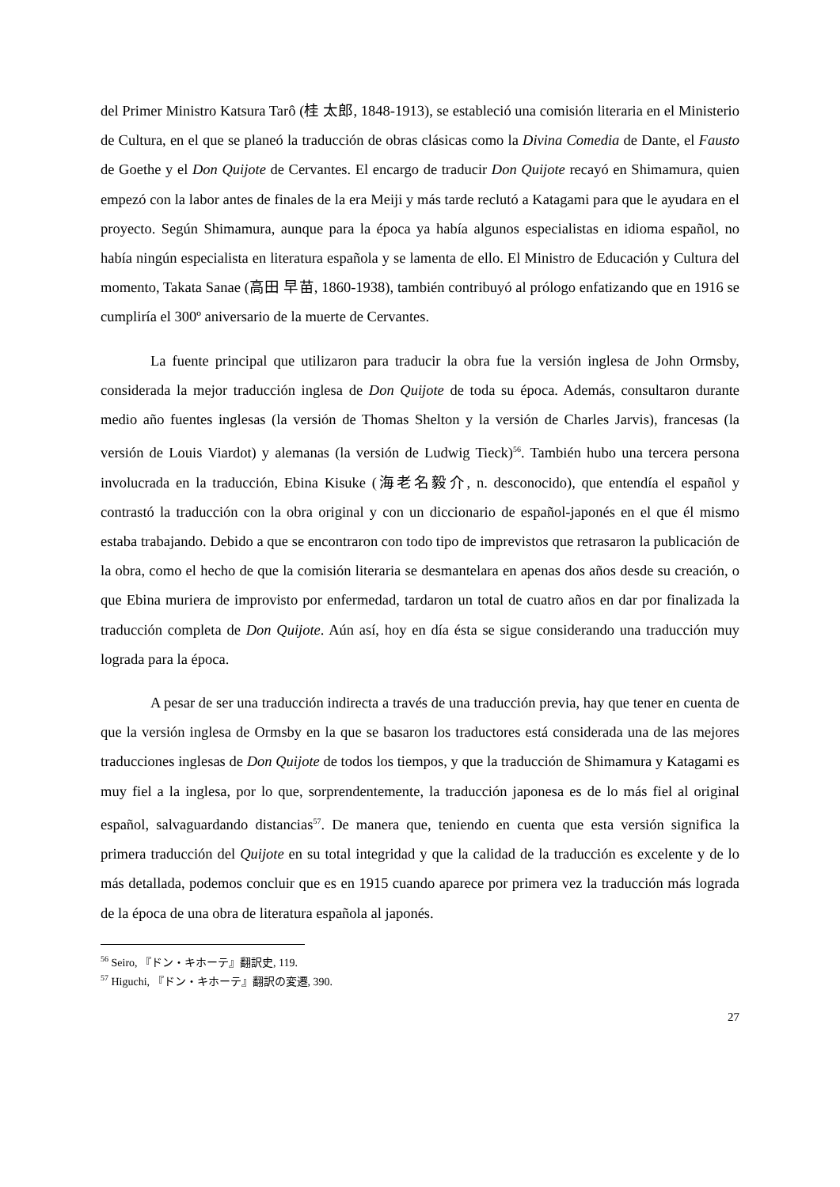del Primer Ministro Katsura Tarô (桂 太郎, 1848-1913), se estableció una comisión literaria en el Ministerio de Cultura, en el que se planeó la traducción de obras clásicas como la Divina Comedia de Dante, el Fausto de Goethe y el Don Quijote de Cervantes. El encargo de traducir Don Quijote recayó en Shimamura, quien empezó con la labor antes de finales de la era Meiji y más tarde reclutó a Katagami para que le ayudara en el proyecto. Según Shimamura, aunque para la época ya había algunos especialistas en idioma español, no había ningún especialista en literatura española y se lamenta de ello. El Ministro de Educación y Cultura del momento, Takata Sanae (高田 早苗, 1860-1938), también contribuyó al prólogo enfatizando que en 1916 se cumpliría el 300º aniversario de la muerte de Cervantes.
La fuente principal que utilizaron para traducir la obra fue la versión inglesa de John Ormsby, considerada la mejor traducción inglesa de Don Quijote de toda su época. Además, consultaron durante medio año fuentes inglesas (la versión de Thomas Shelton y la versión de Charles Jarvis), francesas (la versión de Louis Viardot) y alemanas (la versión de Ludwig Tieck)<sup>56</sup>. También hubo una tercera persona involucrada en la traducción, Ebina Kisuke (海老名毅介, n. desconocido), que entendía el español y contrastó la traducción con la obra original y con un diccionario de español-japonés en el que él mismo estaba trabajando. Debido a que se encontraron con todo tipo de imprevistos que retrasaron la publicación de la obra, como el hecho de que la comisión literaria se desmantelara en apenas dos años desde su creación, o que Ebina muriera de improvisto por enfermedad, tardaron un total de cuatro años en dar por finalizada la traducción completa de Don Quijote. Aún así, hoy en día ésta se sigue considerando una traducción muy lograda para la época.
A pesar de ser una traducción indirecta a través de una traducción previa, hay que tener en cuenta de que la versión inglesa de Ormsby en la que se basaron los traductores está considerada una de las mejores traducciones inglesas de Don Quijote de todos los tiempos, y que la traducción de Shimamura y Katagami es muy fiel a la inglesa, por lo que, sorprendentemente, la traducción japonesa es de lo más fiel al original español, salvaguardando distancias<sup>57</sup>. De manera que, teniendo en cuenta que esta versión significa la primera traducción del Quijote en su total integridad y que la calidad de la traducción es excelente y de lo más detallada, podemos concluir que es en 1915 cuando aparece por primera vez la traducción más lograda de la época de una obra de literatura española al japonés.
<sup>56</sup> Seiro, 『ドン・キホーテ』翻訳史, 119.
<sup>57</sup> Higuchi, 『ドン・キホーテ』翻訳の変遷, 390.
27